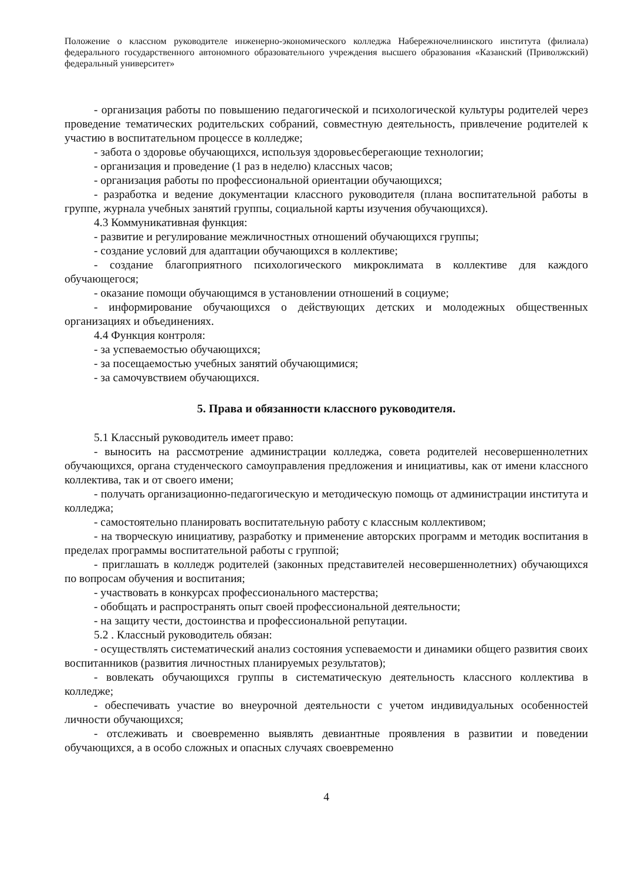Положение о классном руководителе инженерно-экономического колледжа Набережночелнинского института (филиала) федерального государственного автономного образовательного учреждения высшего образования «Казанский (Приволжский) федеральный университет»
- организация работы по повышению педагогической и психологической культуры родителей через проведение тематических родительских собраний, совместную деятельность, привлечение родителей к участию в воспитательном процессе в колледже;
- забота о здоровье обучающихся, используя здоровьесберегающие технологии;
- организация и проведение (1 раз в неделю) классных часов;
- организация работы по профессиональной ориентации обучающихся;
- разработка и ведение документации классного руководителя (плана воспитательной работы в группе, журнала учебных занятий группы, социальной карты изучения обучающихся).
4.3 Коммуникативная функция:
- развитие и регулирование межличностных отношений обучающихся группы;
- создание условий для адаптации обучающихся в коллективе;
- создание благоприятного психологического микроклимата в коллективе для каждого обучающегося;
- оказание помощи обучающимся в установлении отношений в социуме;
- информирование обучающихся о действующих детских и молодежных общественных организациях и объединениях.
4.4 Функция контроля:
- за успеваемостью обучающихся;
- за посещаемостью учебных занятий обучающимися;
- за самочувствием обучающихся.
5. Права и обязанности классного руководителя.
5.1 Классный руководитель имеет право:
- выносить на рассмотрение администрации колледжа, совета родителей несовершеннолетних обучающихся, органа студенческого самоуправления предложения и инициативы, как от имени классного коллектива, так и от своего имени;
- получать организационно-педагогическую и методическую помощь от администрации института и колледжа;
- самостоятельно планировать воспитательную работу с классным коллективом;
- на творческую инициативу, разработку и применение авторских программ и методик воспитания в пределах программы воспитательной работы с группой;
- приглашать в колледж родителей (законных представителей несовершеннолетних) обучающихся по вопросам обучения и воспитания;
- участвовать в конкурсах профессионального мастерства;
- обобщать и распространять опыт своей профессиональной деятельности;
- на защиту чести, достоинства и профессиональной репутации.
5.2 . Классный руководитель обязан:
- осуществлять систематический анализ состояния успеваемости и динамики общего развития своих воспитанников (развития личностных планируемых результатов);
- вовлекать обучающихся группы в систематическую деятельность классного коллектива в колледже;
- обеспечивать участие во внеурочной деятельности с учетом индивидуальных особенностей личности обучающихся;
- отслеживать и своевременно выявлять девиантные проявления в развитии и поведении обучающихся, а в особо сложных и опасных случаях своевременно
4